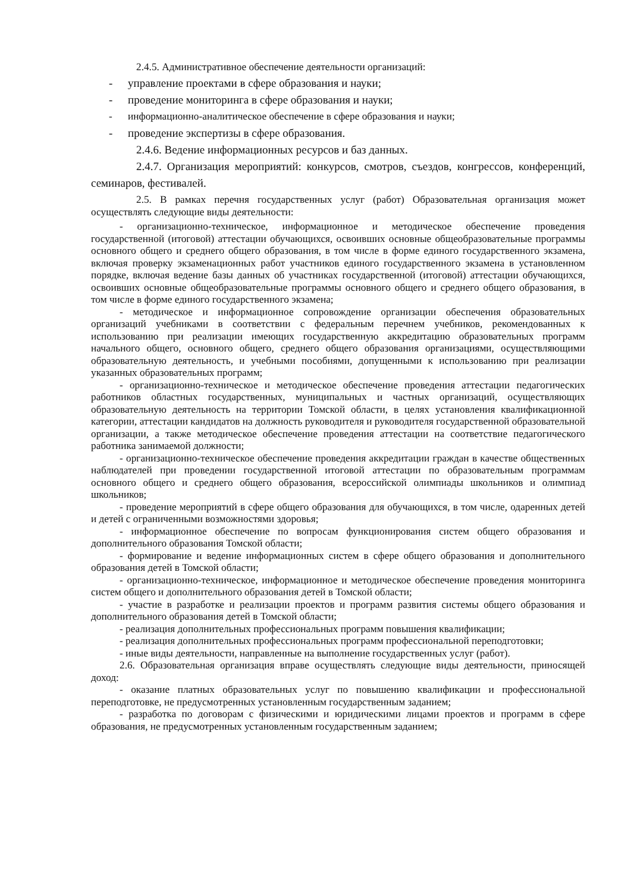2.4.5. Административное обеспечение деятельности организаций:
- управление проектами в сфере образования и науки;
- проведение мониторинга в сфере образования и науки;
- информационно-аналитическое обеспечение в сфере образования и науки;
- проведение экспертизы в сфере образования.
2.4.6. Ведение информационных ресурсов и баз данных.
2.4.7. Организация мероприятий: конкурсов, смотров, съездов, конгрессов, конференций, семинаров, фестивалей.
2.5. В рамках перечня государственных услуг (работ) Образовательная организация может осуществлять следующие виды деятельности:
- организационно-техническое, информационное и методическое обеспечение проведения государственной (итоговой) аттестации обучающихся, освоивших основные общеобразовательные программы основного общего и среднего общего образования, в том числе в форме единого государственного экзамена, включая проверку экзаменационных работ участников единого государственного экзамена в установленном порядке, включая ведение базы данных об участниках государственной (итоговой) аттестации обучающихся, освоивших основные общеобразовательные программы основного общего и среднего общего образования, в том числе в форме единого государственного экзамена;
- методическое и информационное сопровождение организации обеспечения образовательных организаций учебниками в соответствии с федеральным перечнем учебников, рекомендованных к использованию при реализации имеющих государственную аккредитацию образовательных программ начального общего, основного общего, среднего общего образования организациями, осуществляющими образовательную деятельность, и учебными пособиями, допущенными к использованию при реализации указанных образовательных программ;
- организационно-техническое и методическое обеспечение проведения аттестации педагогических работников областных государственных, муниципальных и частных организаций, осуществляющих образовательную деятельность на территории Томской области, в целях установления квалификационной категории, аттестации кандидатов на должность руководителя и руководителя государственной образовательной организации, а также методическое обеспечение проведения аттестации на соответствие педагогического работника занимаемой должности;
- организационно-техническое обеспечение проведения аккредитации граждан в качестве общественных наблюдателей при проведении государственной итоговой аттестации по образовательным программам основного общего и среднего общего образования, всероссийской олимпиады школьников и олимпиад школьников;
- проведение мероприятий в сфере общего образования для обучающихся, в том числе, одаренных детей и детей с ограниченными возможностями здоровья;
- информационное обеспечение по вопросам функционирования систем общего образования и дополнительного образования Томской области;
- формирование и ведение информационных систем в сфере общего образования и дополнительного образования детей в Томской области;
- организационно-техническое, информационное и методическое обеспечение проведения мониторинга систем общего и дополнительного образования детей в Томской области;
- участие в разработке и реализации проектов и программ развития системы общего образования и дополнительного образования детей в Томской области;
- реализация дополнительных профессиональных программ повышения квалификации;
- реализация дополнительных профессиональных программ профессиональной переподготовки;
- иные виды деятельности, направленные на выполнение государственных услуг (работ).
2.6. Образовательная организация вправе осуществлять следующие виды деятельности, приносящей доход:
- оказание платных образовательных услуг по повышению квалификации и профессиональной переподготовке, не предусмотренных установленным государственным заданием;
- разработка по договорам с физическими и юридическими лицами проектов и программ в сфере образования, не предусмотренных установленным государственным заданием;